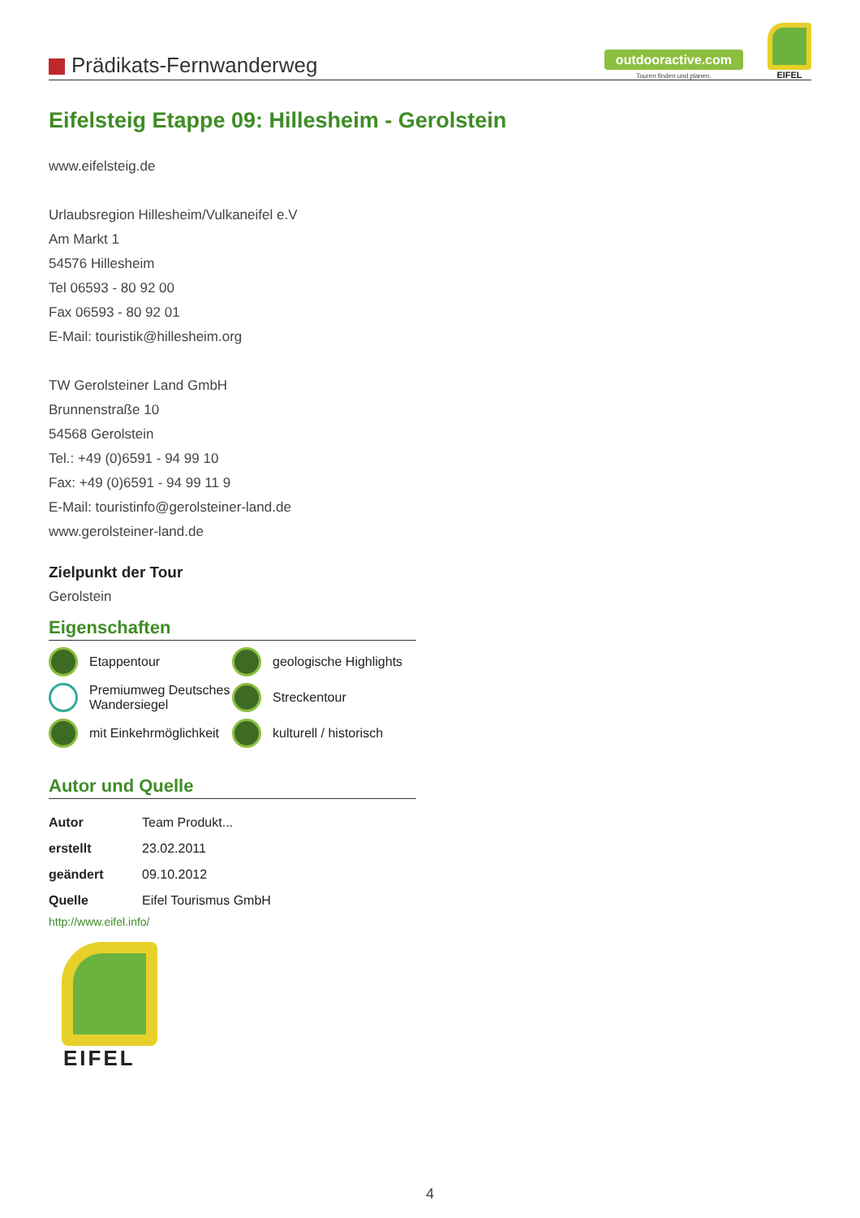Prädikats-Fernwanderweg
outdooractive.com
Touren finden und planen.
EIFEL
Eifelsteig Etappe 09: Hillesheim - Gerolstein
www.eifelsteig.de
Urlaubsregion Hillesheim/Vulkaneifel e.V
Am Markt 1
54576 Hillesheim
Tel 06593 - 80 92 00
Fax 06593 - 80 92 01
E-Mail: touristik@hillesheim.org
TW Gerolsteiner Land GmbH
Brunnenstraße 10
54568 Gerolstein
Tel.: +49 (0)6591 - 94 99 10
Fax: +49 (0)6591 - 94 99 11 9
E-Mail: touristinfo@gerolsteiner-land.de
www.gerolsteiner-land.de
Zielpunkt der Tour
Gerolstein
Eigenschaften
Etappentour
geologische Highlights
Premiumweg Deutsches Wandersiegel
Streckentour
mit Einkehrmöglichkeit
kulturell / historisch
Autor und Quelle
| Autor | Team Produkt... |
| erstellt | 23.02.2011 |
| geändert | 09.10.2012 |
| Quelle | Eifel Tourismus GmbH |
http://www.eifel.info/
EIFEL
4